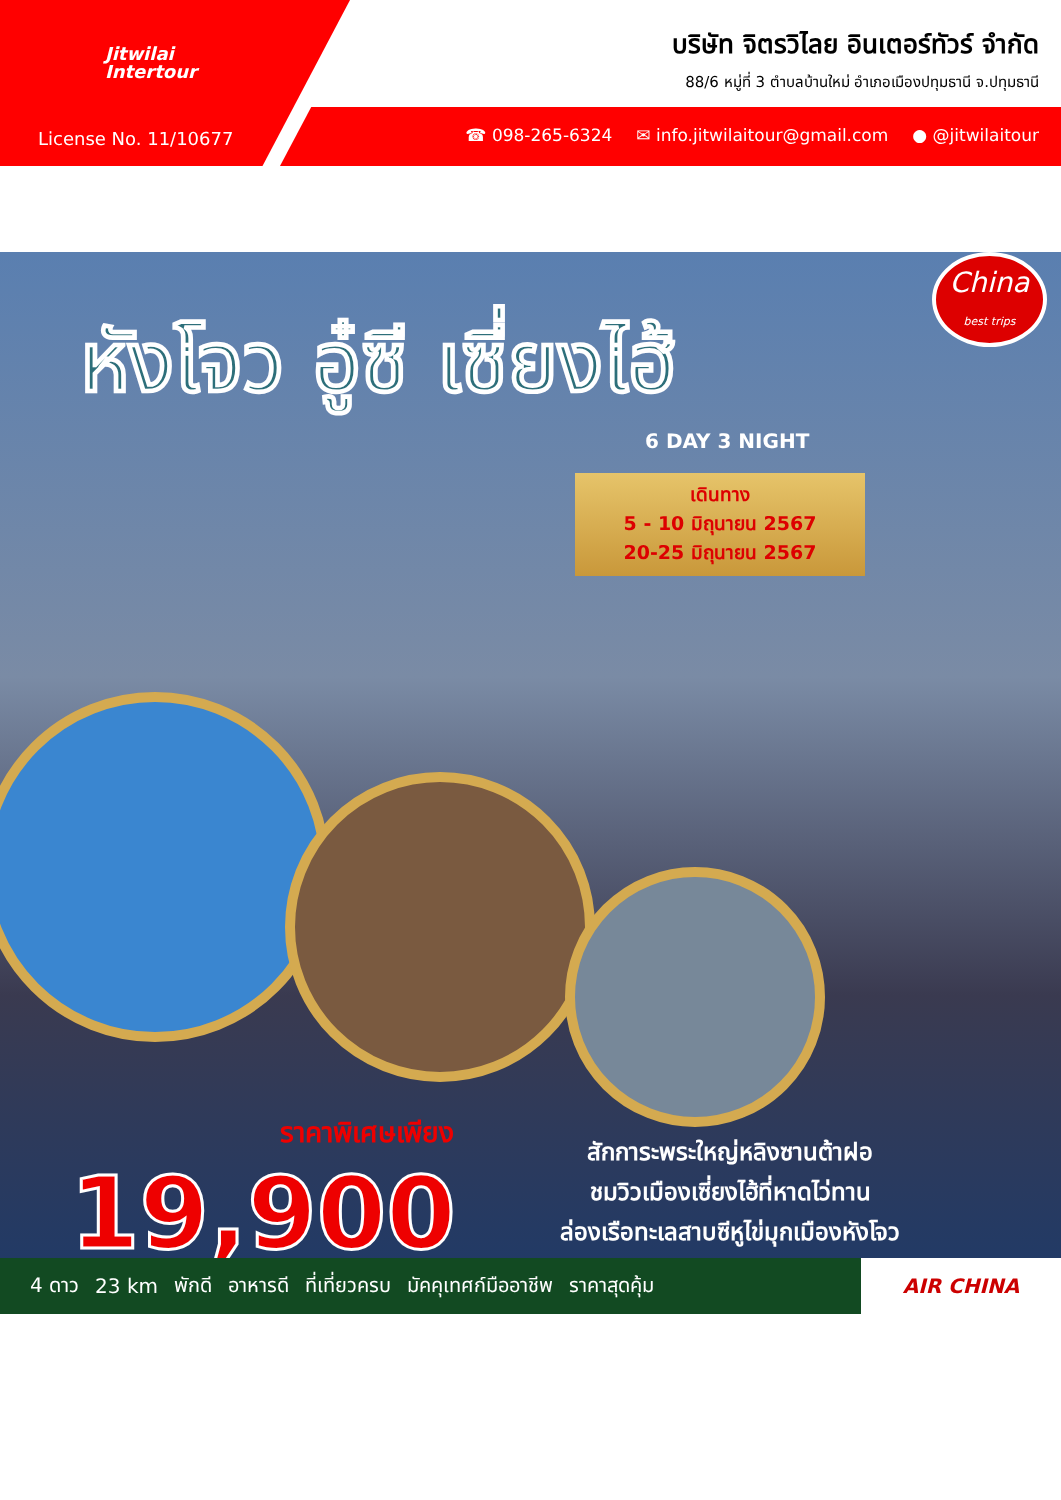Jitwilai
Intertour
License No. 11/10677
บริษัท จิตรวิไลย อินเตอร์ทัวร์ จำกัด
88/6 หมู่ที่ 3 ตำบลบ้านใหม่ อำเภอเมืองปทุมธานี จ.ปทุมธานี
☎ 098-265-6324 ✉ info.jitwilaitour@gmail.com ● @jitwilaitour
China
best trips
หังโจว อู๋ซี เซี่ยงไฮ้
6 DAY 3 NIGHT
เดินทาง
5 - 10 มิถุนายน 2567
20-25 มิถุนายน 2567
ราคาพิเศษเพียง
19,900
สักการะพระใหญ่หลิงซานต้าฝอ
ชมวิวเมืองเซี่ยงไฮ้ที่หาดไว่ทาน
ล่องเรือทะเลสาบซีหูไข่มุกเมืองหังโจว
4 ดาว 23 km พักดี อาหารดี ที่เที่ยวครบ มัคคุเทศก์มืออาชีพ ราคาสุดคุ้ม AIR CHINA